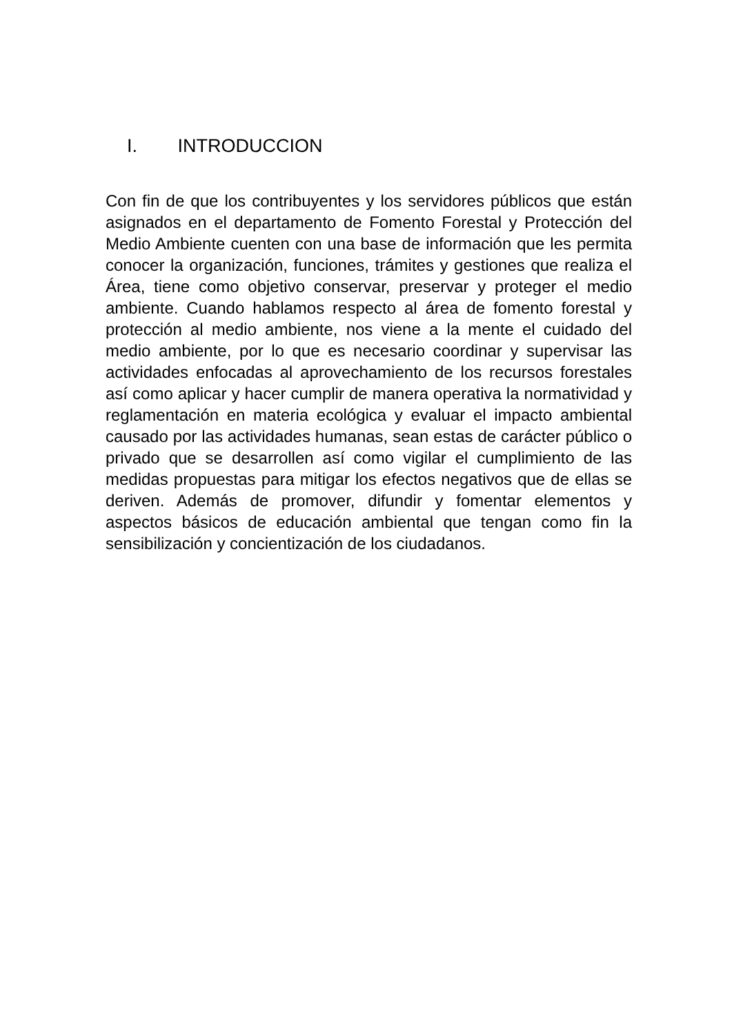I. INTRODUCCION
Con fin de que los contribuyentes y los servidores públicos que están asignados en el departamento de Fomento Forestal y Protección del Medio Ambiente cuenten con una base de información que les permita conocer la organización, funciones, trámites y gestiones que realiza el Área, tiene como objetivo conservar, preservar y proteger el medio ambiente. Cuando hablamos respecto al área de fomento forestal y protección al medio ambiente, nos viene a la mente el cuidado del medio ambiente, por lo que es necesario coordinar y supervisar las actividades enfocadas al aprovechamiento de los recursos forestales así como aplicar y hacer cumplir de manera operativa la normatividad y reglamentación en materia ecológica y evaluar el impacto ambiental causado por las actividades humanas, sean estas de carácter público o privado que se desarrollen así como vigilar el cumplimiento de las medidas propuestas para mitigar los efectos negativos que de ellas se deriven. Además de promover, difundir y fomentar elementos y aspectos básicos de educación ambiental que tengan como fin la sensibilización y concientización de los ciudadanos.